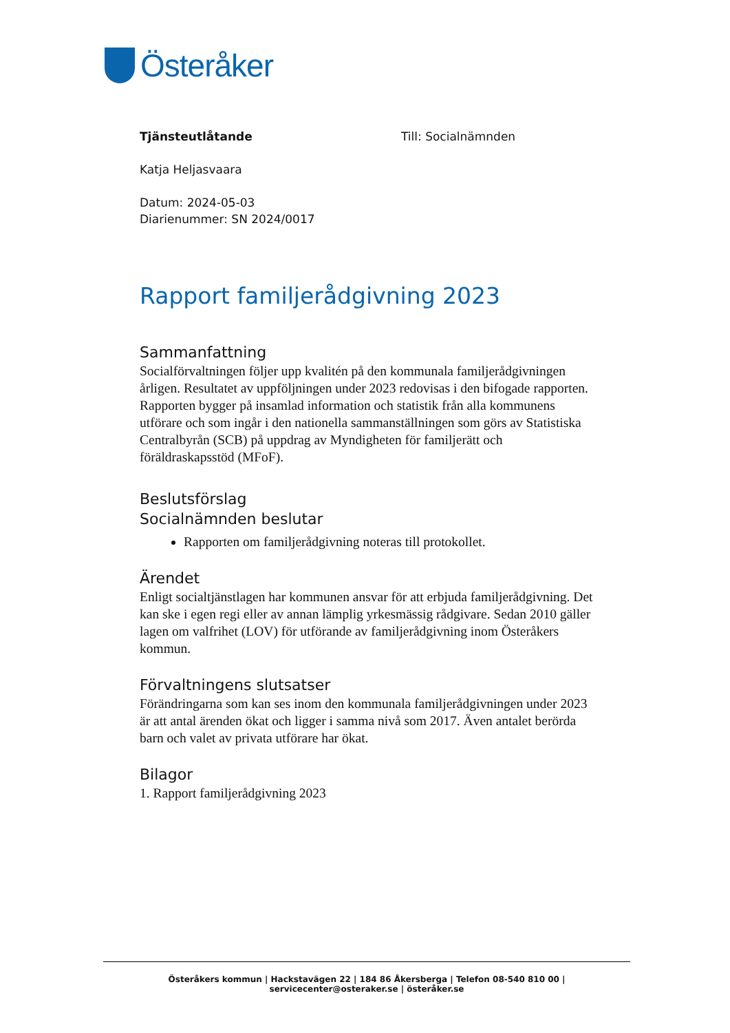Österåker
Tjänsteutlåtande Till: Socialnämnden
Katja Heljasvaara
Datum: 2024-05-03
Diarienummer: SN 2024/0017
Rapport familjerådgivning 2023
Sammanfattning
Socialförvaltningen följer upp kvalitén på den kommunala familjerådgivningen årligen. Resultatet av uppföljningen under 2023 redovisas i den bifogade rapporten. Rapporten bygger på insamlad information och statistik från alla kommunens utförare och som ingår i den nationella sammanställningen som görs av Statistiska Centralbyrån (SCB) på uppdrag av Myndigheten för familjerätt och föräldraskapsstöd (MFoF).
Beslutsförslag
Socialnämnden beslutar
Rapporten om familjerådgivning noteras till protokollet.
Ärendet
Enligt socialtjänstlagen har kommunen ansvar för att erbjuda familjerådgivning. Det kan ske i egen regi eller av annan lämplig yrkesmässig rådgivare. Sedan 2010 gäller lagen om valfrihet (LOV) för utförande av familjerådgivning inom Österåkers kommun.
Förvaltningens slutsatser
Förändringarna som kan ses inom den kommunala familjerådgivningen under 2023 är att antal ärenden ökat och ligger i samma nivå som 2017. Även antalet berörda barn och valet av privata utförare har ökat.
Bilagor
1. Rapport familjerådgivning 2023
Österåkers kommun | Hackstavägen 22 | 184 86 Åkersberga | Telefon 08-540 810 00 | servicecenter@osteraker.se | österåker.se